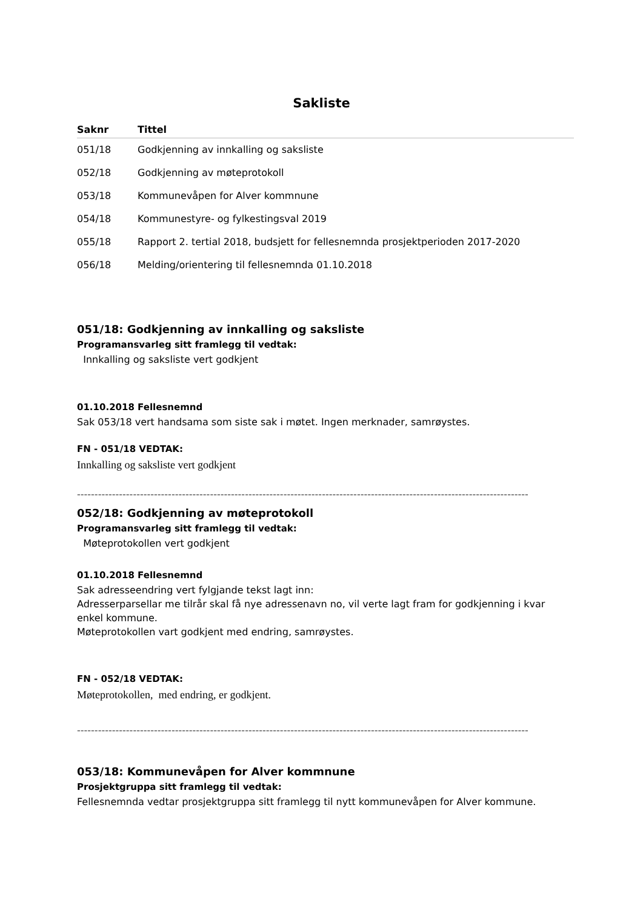Sakliste
| Saknr | Tittel |
| --- | --- |
| 051/18 | Godkjenning av innkalling og saksliste |
| 052/18 | Godkjenning av møteprotokoll |
| 053/18 | Kommunevåpen for Alver kommnune |
| 054/18 | Kommunestyre- og fylkestingsval 2019 |
| 055/18 | Rapport 2. tertial 2018, budsjett for fellesnemnda prosjektperioden 2017-2020 |
| 056/18 | Melding/orientering til fellesnemnda 01.10.2018 |
051/18: Godkjenning av innkalling og saksliste
Programansvarleg sitt framlegg til vedtak:
Innkalling og saksliste vert godkjent
01.10.2018 Fellesnemnd
Sak 053/18 vert handsama som siste sak i møtet. Ingen merknader, samrøystes.
FN - 051/18 VEDTAK:
Innkalling og saksliste vert godkjent
------------------------------------------------------------------------------------------------------------------------------------------
052/18: Godkjenning av møteprotokoll
Programansvarleg sitt framlegg til vedtak:
Møteprotokollen vert godkjent
01.10.2018 Fellesnemnd
Sak adresseendring vert fylgjande tekst lagt inn:
Adresserparsellar me tilrår skal få nye adressenavn no, vil verte lagt fram for godkjenning i kvar enkel kommune.
Møteprotokollen vart godkjent med endring, samrøystes.
FN - 052/18 VEDTAK:
Møteprotokollen, med endring, er godkjent.
------------------------------------------------------------------------------------------------------------------------------------------
053/18: Kommunevåpen for Alver kommnune
Prosjektgruppa sitt framlegg til vedtak:
Fellesnemnda vedtar prosjektgruppa sitt framlegg til nytt kommunevåpen for Alver kommune.